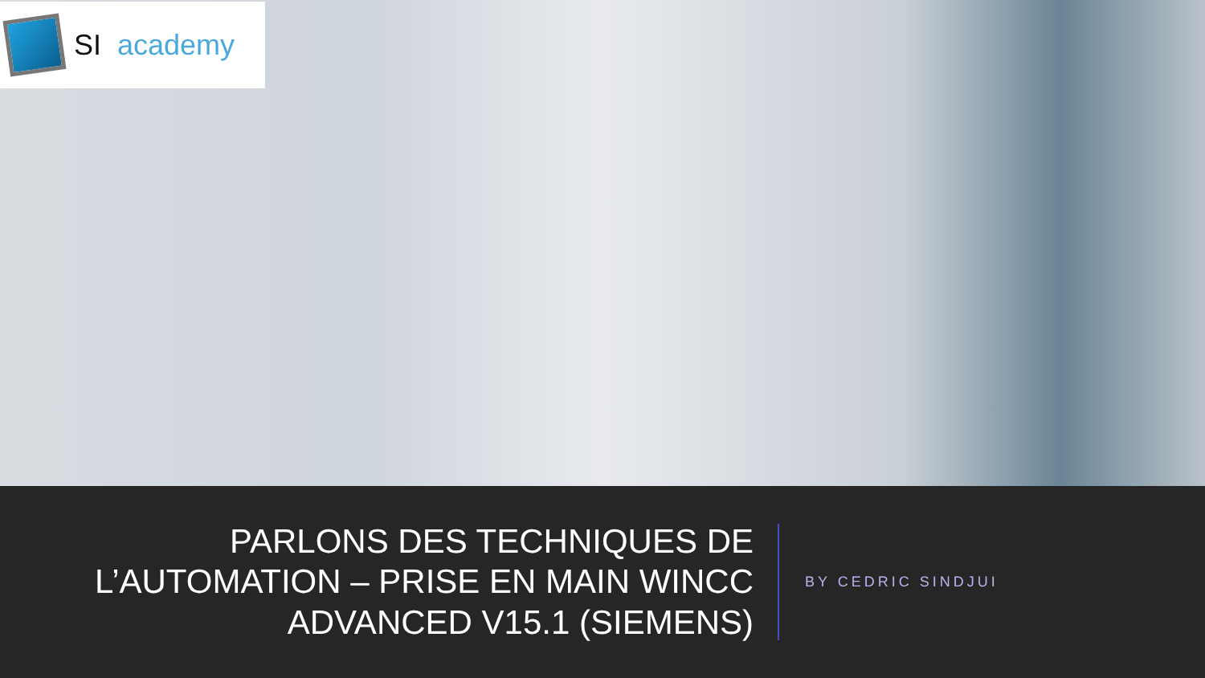SI academy
PARLONS DES TECHNIQUES DE L’AUTOMATION – PRISE EN MAIN WINCC ADVANCED V15.1 (SIEMENS)
BY CEDRIC SINDJUI